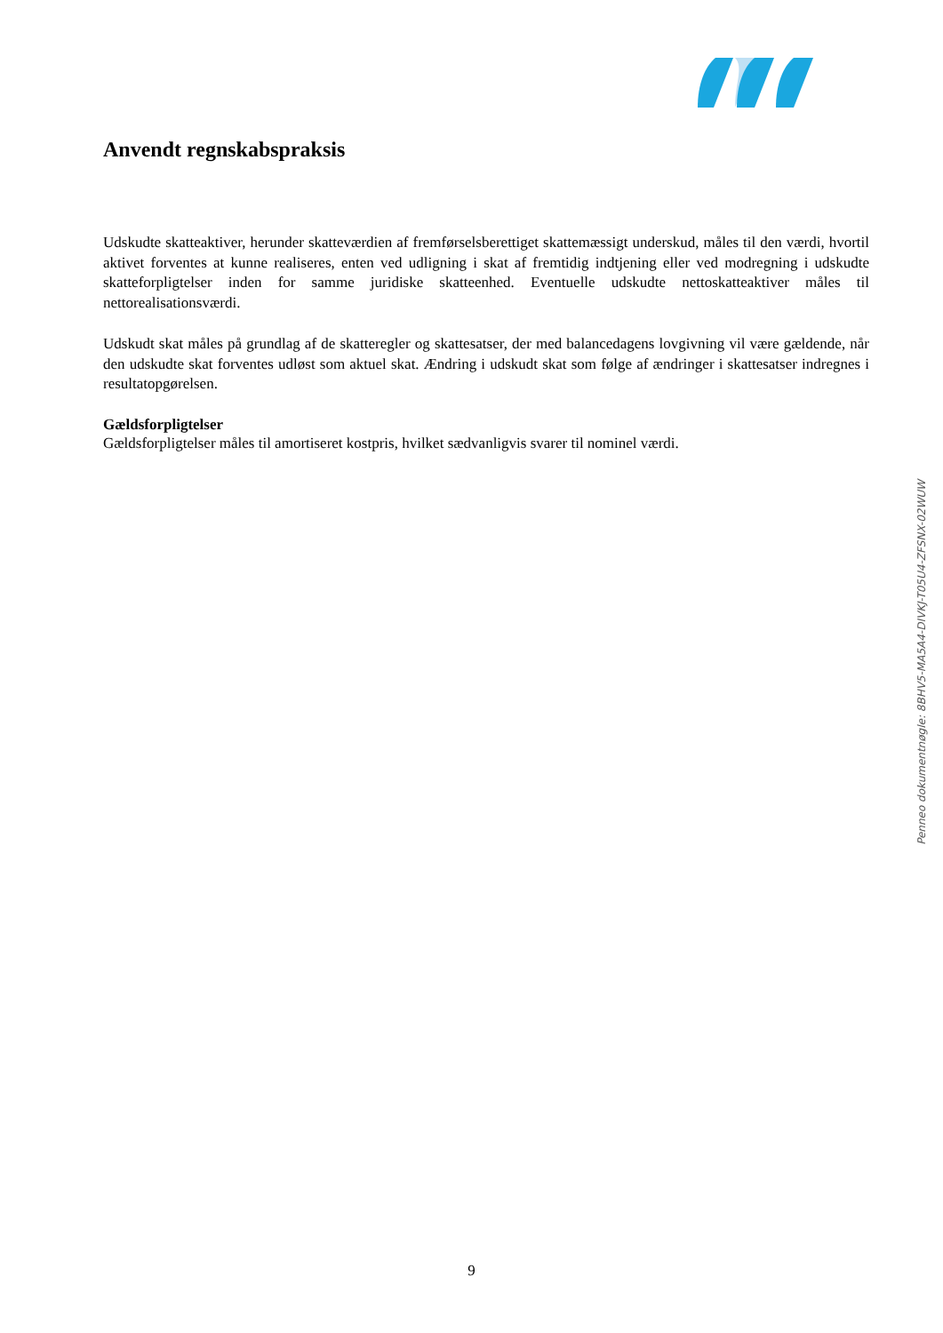Anvendt regnskabspraksis
Udskudte skatteaktiver, herunder skatteværdien af fremførselsberettiget skattemæssigt underskud, måles til den værdi, hvortil aktivet forventes at kunne realiseres, enten ved udligning i skat af fremtidig indtjening eller ved modregning i udskudte skatteforpligtelser inden for samme juridiske skatteenhed. Eventuelle udskudte nettoskatteaktiver måles til nettorealisationsværdi.
Udskudt skat måles på grundlag af de skatteregler og skattesatser, der med balancedagens lovgivning vil være gældende, når den udskudte skat forventes udløst som aktuel skat. Ændring i udskudt skat som følge af ændringer i skattesatser indregnes i resultatopgørelsen.
Gældsforpligtelser
Gældsforpligtelser måles til amortiseret kostpris, hvilket sædvanligvis svarer til nominel værdi.
Penneo dokumentnøgle: 8BHV5-MA5A4-DIVKJ-T05U4-ZFSNX-02WUW
9